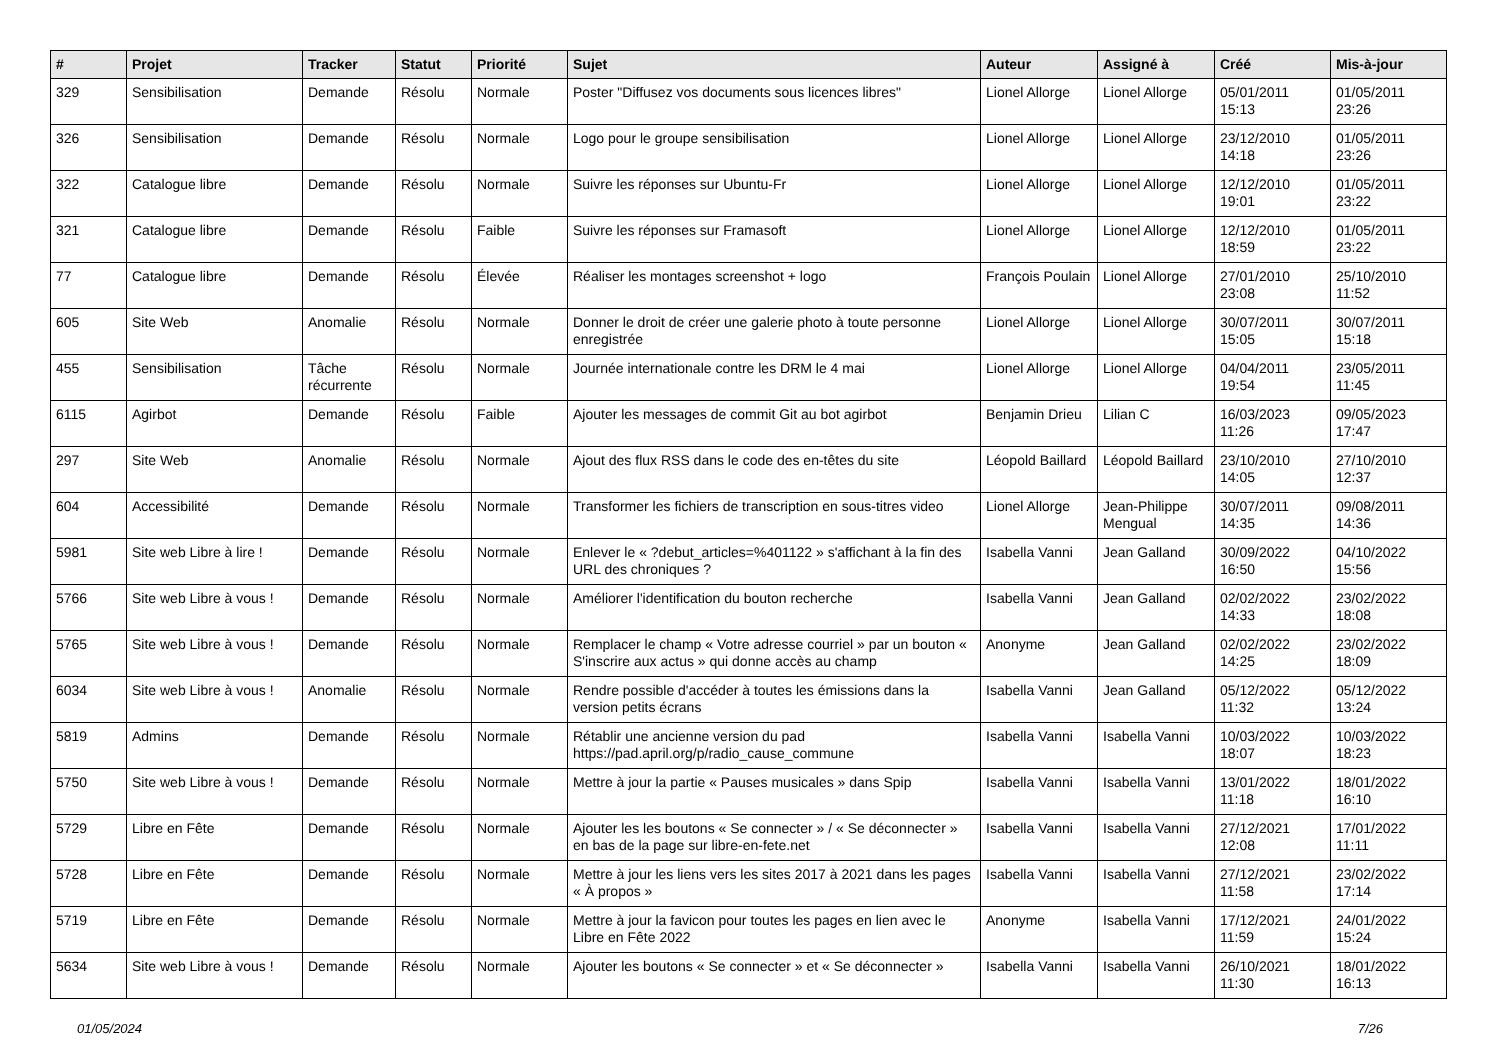| # | Projet | Tracker | Statut | Priorité | Sujet | Auteur | Assigné à | Créé | Mis-à-jour |
| --- | --- | --- | --- | --- | --- | --- | --- | --- | --- |
| 329 | Sensibilisation | Demande | Résolu | Normale | Poster "Diffusez vos documents sous licences libres" | Lionel Allorge | Lionel Allorge | 05/01/2011 15:13 | 01/05/2011 23:26 |
| 326 | Sensibilisation | Demande | Résolu | Normale | Logo pour le groupe sensibilisation | Lionel Allorge | Lionel Allorge | 23/12/2010 14:18 | 01/05/2011 23:26 |
| 322 | Catalogue libre | Demande | Résolu | Normale | Suivre les réponses sur Ubuntu-Fr | Lionel Allorge | Lionel Allorge | 12/12/2010 19:01 | 01/05/2011 23:22 |
| 321 | Catalogue libre | Demande | Résolu | Faible | Suivre les réponses sur Framasoft | Lionel Allorge | Lionel Allorge | 12/12/2010 18:59 | 01/05/2011 23:22 |
| 77 | Catalogue libre | Demande | Résolu | Élevée | Réaliser les montages screenshot + logo | François Poulain | Lionel Allorge | 27/01/2010 23:08 | 25/10/2010 11:52 |
| 605 | Site Web | Anomalie | Résolu | Normale | Donner le droit de créer une galerie photo à toute personne enregistrée | Lionel Allorge | Lionel Allorge | 30/07/2011 15:05 | 30/07/2011 15:18 |
| 455 | Sensibilisation | Tâche récurrente | Résolu | Normale | Journée internationale contre les DRM le 4 mai | Lionel Allorge | Lionel Allorge | 04/04/2011 19:54 | 23/05/2011 11:45 |
| 6115 | Agirbot | Demande | Résolu | Faible | Ajouter les messages de commit Git au bot agirbot | Benjamin Drieu | Lilian C | 16/03/2023 11:26 | 09/05/2023 17:47 |
| 297 | Site Web | Anomalie | Résolu | Normale | Ajout des flux RSS dans le code des en-têtes du site | Léopold Baillard | Léopold Baillard | 23/10/2010 14:05 | 27/10/2010 12:37 |
| 604 | Accessibilité | Demande | Résolu | Normale | Transformer les fichiers de transcription en sous-titres video | Lionel Allorge | Jean-Philippe Mengual | 30/07/2011 14:35 | 09/08/2011 14:36 |
| 5981 | Site web Libre à lire ! | Demande | Résolu | Normale | Enlever le « ?debut_articles=%401122 » s'affichant à la fin des URL des chroniques ? | Isabella Vanni | Jean Galland | 30/09/2022 16:50 | 04/10/2022 15:56 |
| 5766 | Site web Libre à vous ! | Demande | Résolu | Normale | Améliorer l'identification du bouton recherche | Isabella Vanni | Jean Galland | 02/02/2022 14:33 | 23/02/2022 18:08 |
| 5765 | Site web Libre à vous ! | Demande | Résolu | Normale | Remplacer le champ « Votre adresse courriel » par un bouton « S'inscrire aux actus » qui donne accès au champ | Anonyme | Jean Galland | 02/02/2022 14:25 | 23/02/2022 18:09 |
| 6034 | Site web Libre à vous ! | Anomalie | Résolu | Normale | Rendre possible d'accéder à toutes les émissions dans la version petits écrans | Isabella Vanni | Jean Galland | 05/12/2022 11:32 | 05/12/2022 13:24 |
| 5819 | Admins | Demande | Résolu | Normale | Rétablir une ancienne version du pad https://pad.april.org/p/radio_cause_commune | Isabella Vanni | Isabella Vanni | 10/03/2022 18:07 | 10/03/2022 18:23 |
| 5750 | Site web Libre à vous ! | Demande | Résolu | Normale | Mettre à jour la partie « Pauses musicales » dans Spip | Isabella Vanni | Isabella Vanni | 13/01/2022 11:18 | 18/01/2022 16:10 |
| 5729 | Libre en Fête | Demande | Résolu | Normale | Ajouter les les boutons « Se connecter » / « Se déconnecter » en bas de la page sur libre-en-fete.net | Isabella Vanni | Isabella Vanni | 27/12/2021 12:08 | 17/01/2022 11:11 |
| 5728 | Libre en Fête | Demande | Résolu | Normale | Mettre à jour les liens vers les sites 2017 à 2021 dans les pages « À propos » | Isabella Vanni | Isabella Vanni | 27/12/2021 11:58 | 23/02/2022 17:14 |
| 5719 | Libre en Fête | Demande | Résolu | Normale | Mettre à jour la favicon pour toutes les pages en lien avec le Libre en Fête 2022 | Anonyme | Isabella Vanni | 17/12/2021 11:59 | 24/01/2022 15:24 |
| 5634 | Site web Libre à vous ! | Demande | Résolu | Normale | Ajouter les boutons « Se connecter » et « Se déconnecter » | Isabella Vanni | Isabella Vanni | 26/10/2021 11:30 | 18/01/2022 16:13 |
01/05/2024 7/26